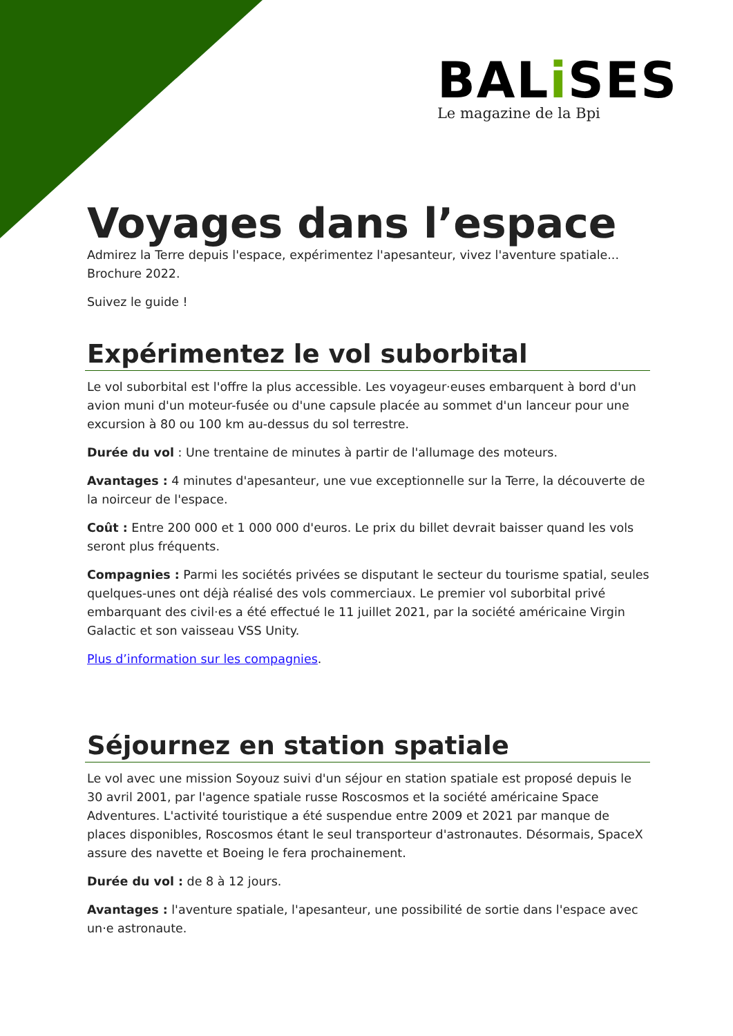BALi SES
Le magazine de la Bpi
Voyages dans l’espace
Admirez la Terre depuis l'espace, expérimentez l'apesanteur, vivez l'aventure spatiale... Brochure 2022.
Suivez le guide !
Expérimentez le vol suborbital
Le vol suborbital est l'offre la plus accessible. Les voyageur·euses embarquent à bord d'un avion muni d'un moteur-fusée ou d'une capsule placée au sommet d'un lanceur pour une excursion à 80 ou 100 km au-dessus du sol terrestre.
Durée du vol : Une trentaine de minutes à partir de l'allumage des moteurs.
Avantages : 4 minutes d'apesanteur, une vue exceptionnelle sur la Terre, la découverte de la noirceur de l'espace.
Coût : Entre 200 000 et 1 000 000 d'euros. Le prix du billet devrait baisser quand les vols seront plus fréquents.
Compagnies : Parmi les sociétés privées se disputant le secteur du tourisme spatial, seules quelques-unes ont déjà réalisé des vols commerciaux. Le premier vol suborbital privé embarquant des civil·es a été effectué le 11 juillet 2021, par la société américaine Virgin Galactic et son vaisseau VSS Unity.
Plus d’information sur les compagnies.
Séjournez en station spatiale
Le vol avec une mission Soyouz suivi d'un séjour en station spatiale est proposé depuis le 30 avril 2001, par l'agence spatiale russe Roscosmos et la société américaine Space Adventures. L'activité touristique a été suspendue entre 2009 et 2021 par manque de places disponibles, Roscosmos étant le seul transporteur d'astronautes. Désormais, SpaceX assure des navette et Boeing le fera prochainement.
Durée du vol : de 8 à 12 jours.
Avantages : l'aventure spatiale, l'apesanteur, une possibilité de sortie dans l'espace avec un·e astronaute.